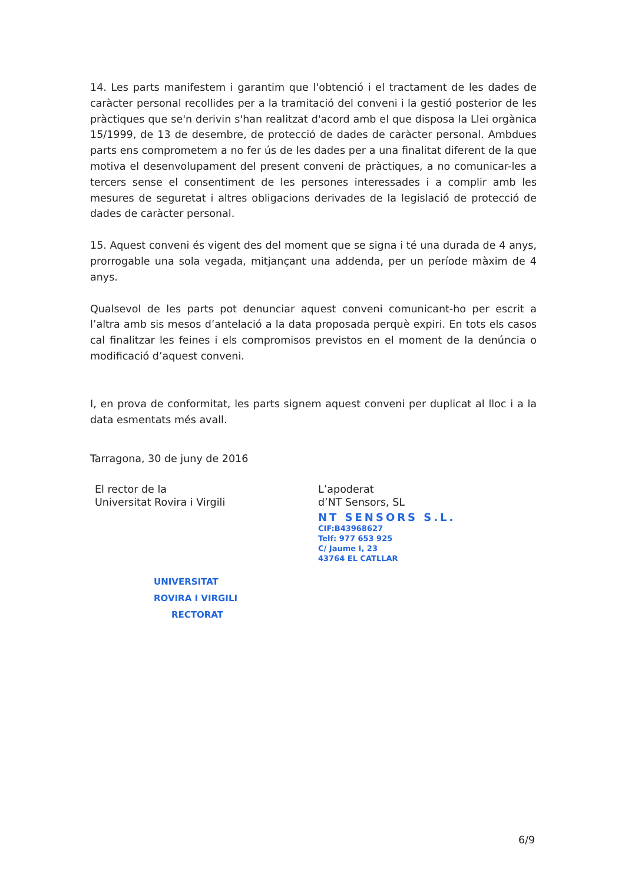14. Les parts manifestem i garantim que l'obtenció i el tractament de les dades de caràcter personal recollides per a la tramitació del conveni i la gestió posterior de les pràctiques que se'n derivin s'han realitzat d'acord amb el que disposa la Llei orgànica 15/1999, de 13 de desembre, de protecció de dades de caràcter personal. Ambdues parts ens comprometem a no fer ús de les dades per a una finalitat diferent de la que motiva el desenvolupament del present conveni de pràctiques, a no comunicar-les a tercers sense el consentiment de les persones interessades i a complir amb les mesures de seguretat i altres obligacions derivades de la legislació de protecció de dades de caràcter personal.
15. Aquest conveni és vigent des del moment que se signa i té una durada de 4 anys, prorrogable una sola vegada, mitjançant una addenda, per un període màxim de 4 anys.
Qualsevol de les parts pot denunciar aquest conveni comunicant-ho per escrit a l’altra amb sis mesos d’antelació a la data proposada perquè expiri. En tots els casos cal finalitzar les feines i els compromisos previstos en el moment de la denúncia o modificació d’aquest conveni.
I, en prova de conformitat, les parts signem aquest conveni per duplicat al lloc i a la data esmentats més avall.
Tarragona, 30 de juny de 2016
El rector de la
Universitat Rovira i Virgili
UNIVERSITAT
ROVIRA I VIRGILI
RECTORAT
L’apoderat
d’NT Sensors, SL
NT SENSORS S.L.
CIF:B43968627
Telf: 977 653 925
C/ Jaume I, 23
43764 EL CATLLAR
6/9